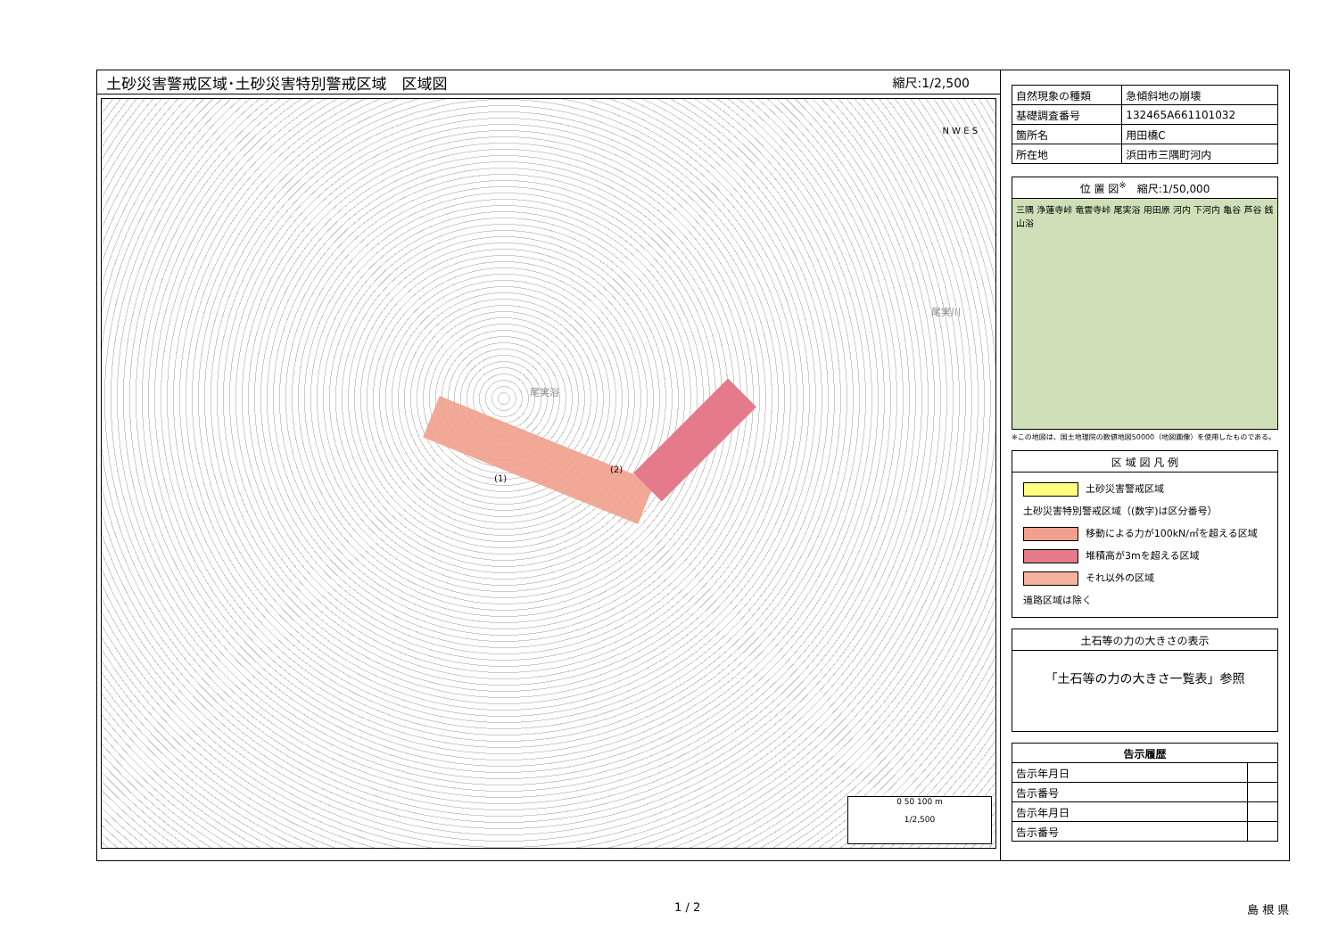土砂災害警戒区域･土砂災害特別警戒区域　区域図 縮尺:1/2,500
N W E S
尾実浴
尾実川
(1)
(2)
0 50 100 m
1/2,500
| 自然現象の種類 | 急傾斜地の崩壊 |
| 基礎調査番号 | 132465A661101032 |
| 箇所名 | 用田橋C |
| 所在地 | 浜田市三隅町河内 |
位 置 図<sup>※</sup>　縮尺:1/50,000
三隅 浄蓮寺峠 竜雲寺峠 尾実浴 用田原 河内 下河内 亀谷 芦谷 銭山浴
※この地図は、国土地理院の数値地図50000（地図画像）を使用したものである。
区 域 図 凡 例
土砂災害警戒区域
土砂災害特別警戒区域（(数字)は区分番号）
移動による力が100kN/㎡を超える区域
堆積高が3mを超える区域
それ以外の区域
道路区域は除く
土石等の力の大きさの表示
「土石等の力の大きさ一覧表」参照
| 告示履歴 | |
| --- | --- |
| 告示年月日 | |
| 告示番号 | |
| 告示年月日 | |
| 告示番号 | |
1 / 2 島 根 県